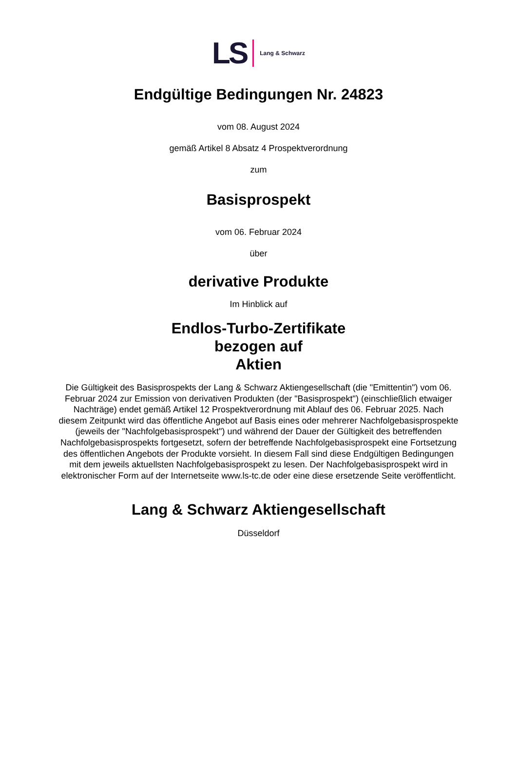LS Lang & Schwarz
Endgültige Bedingungen Nr. 24823
vom 08. August 2024
gemäß Artikel 8 Absatz 4 Prospektverordnung
zum
Basisprospekt
vom 06. Februar 2024
über
derivative Produkte
Im Hinblick auf
Endlos-Turbo-Zertifikate
bezogen auf
Aktien
Die Gültigkeit des Basisprospekts der Lang & Schwarz Aktiengesellschaft (die "Emittentin") vom 06. Februar 2024 zur Emission von derivativen Produkten (der "Basisprospekt") (einschließlich etwaiger Nachträge) endet gemäß Artikel 12 Prospektverordnung mit Ablauf des 06. Februar 2025. Nach diesem Zeitpunkt wird das öffentliche Angebot auf Basis eines oder mehrerer Nachfolgebasisprospekte (jeweils der "Nachfolgebasisprospekt") und während der Dauer der Gültigkeit des betreffenden Nachfolgebasisprospekts fortgesetzt, sofern der betreffende Nachfolgebasisprospekt eine Fortsetzung des öffentlichen Angebots der Produkte vorsieht. In diesem Fall sind diese Endgültigen Bedingungen mit dem jeweils aktuellsten Nachfolgebasisprospekt zu lesen. Der Nachfolgebasisprospekt wird in elektronischer Form auf der Internetseite www.ls-tc.de oder eine diese ersetzende Seite veröffentlicht.
Lang & Schwarz Aktiengesellschaft
Düsseldorf